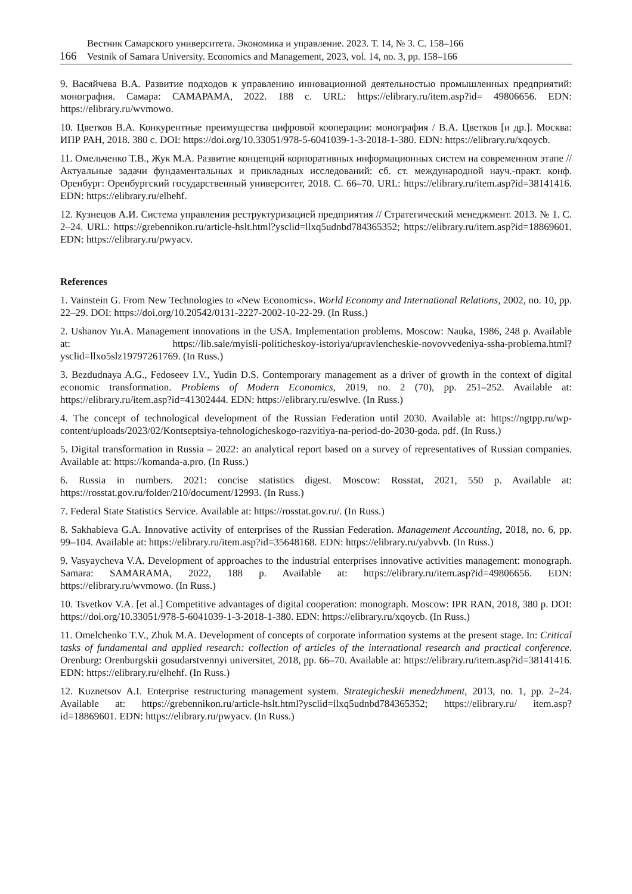Вестник Самарского университета. Экономика и управление. 2023. Т. 14, № 3. С. 158–166
166 Vestnik of Samara University. Economics and Management, 2023, vol. 14, no. 3, pp. 158–166
9. Васяйчева В.А. Развитие подходов к управлению инновационной деятельностью промышленных предприятий: монография. Самара: САМАРАМА, 2022. 188 с. URL: https://elibrary.ru/item.asp?id= 49806656. EDN: https://elibrary.ru/wvmowo.
10. Цветков В.А. Конкурентные преимущества цифровой кооперации: монография / В.А. Цветков [и др.]. Москва: ИПР РАН, 2018. 380 с. DOI: https://doi.org/10.33051/978-5-6041039-1-3-2018-1-380. EDN: https://elibrary.ru/xqoycb.
11. Омельченко Т.В., Жук М.А. Развитие концепций корпоративных информационных систем на современном этапе // Актуальные задачи фундаментальных и прикладных исследований: сб. ст. международной науч.-практ. конф. Оренбург: Оренбургский государственный университет, 2018. С. 66–70. URL: https://elibrary.ru/item.asp?id=38141416. EDN: https://elibrary.ru/elhehf.
12. Кузнецов А.И. Система управления реструктуризацией предприятия // Стратегический менеджмент. 2013. № 1. С. 2–24. URL: https://grebennikon.ru/article-hslt.html?ysclid=llxq5udnbd784365352; https://elibrary.ru/item.asp?id=18869601. EDN: https://elibrary.ru/pwyacv.
References
1. Vainstein G. From New Technologies to «New Economics». World Economy and International Relations, 2002, no. 10, pp. 22–29. DOI: https://doi.org/10.20542/0131-2227-2002-10-22-29. (In Russ.)
2. Ushanov Yu.A. Management innovations in the USA. Implementation problems. Moscow: Nauka, 1986, 248 p. Available at: https://lib.sale/myisli-politicheskoy-istoriya/upravlencheskie-novovvedeniya-ssha-problema.html? ysclid=llxo5slz19797261769. (In Russ.)
3. Bezdudnaya A.G., Fedoseev I.V., Yudin D.S. Contemporary management as a driver of growth in the context of digital economic transformation. Problems of Modern Economics, 2019, no. 2 (70), pp. 251–252. Available at: https://elibrary.ru/item.asp?id=41302444. EDN: https://elibrary.ru/eswlve. (In Russ.)
4. The concept of technological development of the Russian Federation until 2030. Available at: https://ngtpp.ru/wp-content/uploads/2023/02/Kontseptsiya-tehnologicheskogo-razvitiya-na-period-do-2030-goda. pdf. (In Russ.)
5. Digital transformation in Russia – 2022: an analytical report based on a survey of representatives of Russian companies. Available at: https://komanda-a.pro. (In Russ.)
6. Russia in numbers. 2021: concise statistics digest. Moscow: Rosstat, 2021, 550 p. Available at: https://rosstat.gov.ru/folder/210/document/12993. (In Russ.)
7. Federal State Statistics Service. Available at: https://rosstat.gov.ru/. (In Russ.)
8. Sakhabieva G.A. Innovative activity of enterprises of the Russian Federation. Management Accounting, 2018, no. 6, pp. 99–104. Available at: https://elibrary.ru/item.asp?id=35648168. EDN: https://elibrary.ru/yabvvb. (In Russ.)
9. Vasyaycheva V.A. Development of approaches to the industrial enterprises innovative activities management: monograph. Samara: SAMARAMA, 2022, 188 p. Available at: https://elibrary.ru/item.asp?id=49806656. EDN: https://elibrary.ru/wvmowo. (In Russ.)
10. Tsvetkov V.A. [et al.] Competitive advantages of digital cooperation: monograph. Moscow: IPR RAN, 2018, 380 p. DOI: https://doi.org/10.33051/978-5-6041039-1-3-2018-1-380. EDN: https://elibrary.ru/xqoycb. (In Russ.)
11. Omelchenko T.V., Zhuk M.A. Development of concepts of corporate information systems at the present stage. In: Critical tasks of fundamental and applied research: collection of articles of the international research and practical conference. Orenburg: Orenburgskii gosudarstvennyi universitet, 2018, pp. 66–70. Available at: https://elibrary.ru/item.asp?id=38141416. EDN: https://elibrary.ru/elhehf. (In Russ.)
12. Kuznetsov A.I. Enterprise restructuring management system. Strategicheskii menedzhment, 2013, no. 1, pp. 2–24. Available at: https://grebennikon.ru/article-hslt.html?ysclid=llxq5udnbd784365352; https://elibrary.ru/ item.asp?id=18869601. EDN: https://elibrary.ru/pwyacv. (In Russ.)